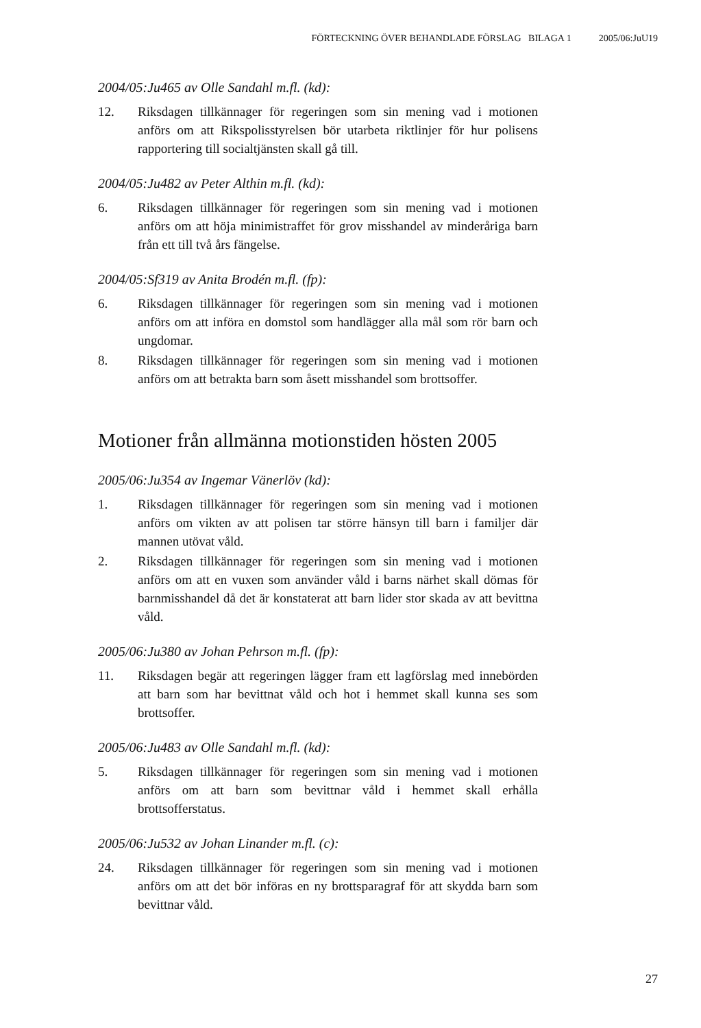FÖRTECKNING ÖVER BEHANDLADE FÖRSLAG BILAGA 1 2005/06:JuU19
2004/05:Ju465 av Olle Sandahl m.fl. (kd):
12. Riksdagen tillkännager för regeringen som sin mening vad i motionen anförs om att Rikspolisstyrelsen bör utarbeta riktlinjer för hur polisens rapportering till socialtjänsten skall gå till.
2004/05:Ju482 av Peter Althin m.fl. (kd):
6. Riksdagen tillkännager för regeringen som sin mening vad i motionen anförs om att höja minimistraffet för grov misshandel av minderåriga barn från ett till två års fängelse.
2004/05:Sf319 av Anita Brodén m.fl. (fp):
6. Riksdagen tillkännager för regeringen som sin mening vad i motionen anförs om att införa en domstol som handlägger alla mål som rör barn och ungdomar.
8. Riksdagen tillkännager för regeringen som sin mening vad i motionen anförs om att betrakta barn som åsett misshandel som brottsoffer.
Motioner från allmänna motionstiden hösten 2005
2005/06:Ju354 av Ingemar Vänerlöv (kd):
1. Riksdagen tillkännager för regeringen som sin mening vad i motionen anförs om vikten av att polisen tar större hänsyn till barn i familjer där mannen utövat våld.
2. Riksdagen tillkännager för regeringen som sin mening vad i motionen anförs om att en vuxen som använder våld i barns närhet skall dömas för barnmisshandel då det är konstaterat att barn lider stor skada av att bevittna våld.
2005/06:Ju380 av Johan Pehrson m.fl. (fp):
11. Riksdagen begär att regeringen lägger fram ett lagförslag med innebörden att barn som har bevittnat våld och hot i hemmet skall kunna ses som brottsoffer.
2005/06:Ju483 av Olle Sandahl m.fl. (kd):
5. Riksdagen tillkännager för regeringen som sin mening vad i motionen anförs om att barn som bevittnar våld i hemmet skall erhålla brottsofferstatus.
2005/06:Ju532 av Johan Linander m.fl. (c):
24. Riksdagen tillkännager för regeringen som sin mening vad i motionen anförs om att det bör införas en ny brottsparagraf för att skydda barn som bevittnar våld.
27